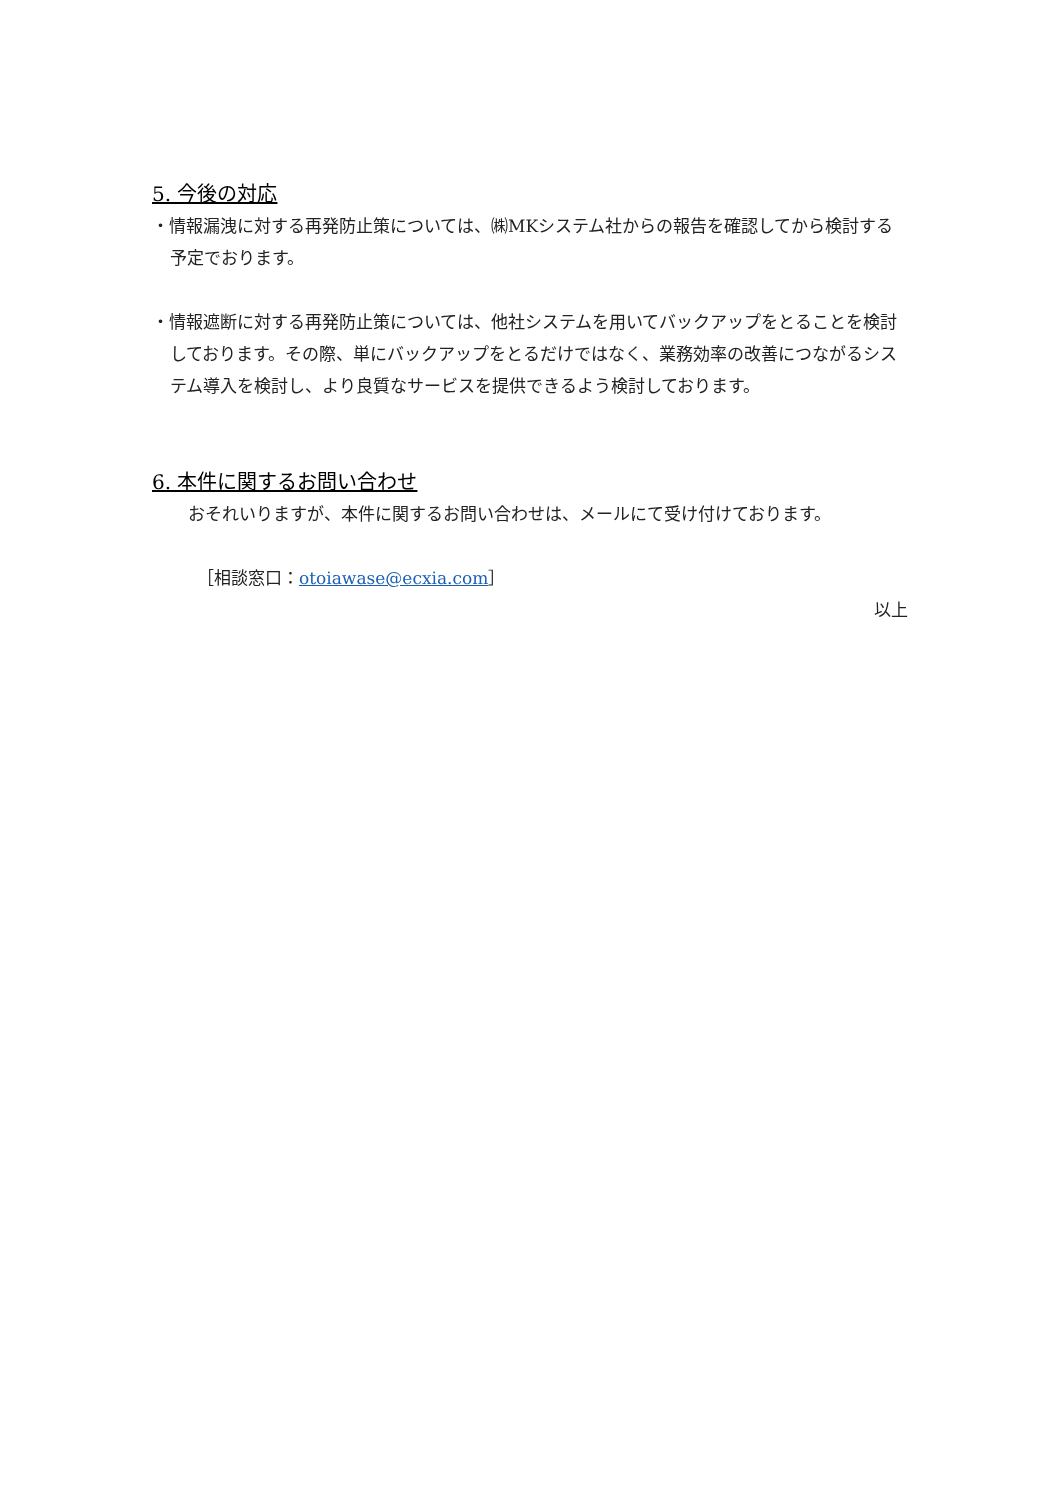5. 今後の対応
・情報漏洩に対する再発防止策については、㈱MKシステム社からの報告を確認してから検討する予定でおります。
・情報遮断に対する再発防止策については、他社システムを用いてバックアップをとることを検討しております。その際、単にバックアップをとるだけではなく、業務効率の改善につながるシステム導入を検討し、より良質なサービスを提供できるよう検討しております。
6. 本件に関するお問い合わせ
おそれいりますが、本件に関するお問い合わせは、メールにて受け付けております。
［相談窓口：otoiawase@ecxia.com］
以上